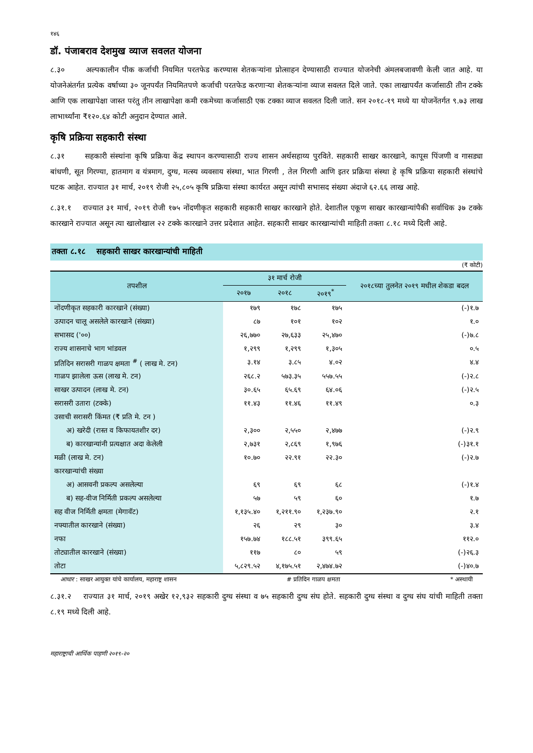१४६
डॉ. पंजाबराव देशमुख व्याज सवलत योजना
८.३० अल्पकालीन पीक कर्जाची नियमित परतफेड करण्यास शेतकऱ्यांना प्रोत्साहन देण्यासाठी राज्यात योजनेची अंमलबजावणी केली जात आहे. या योजनेअंतर्गत प्रत्येक वर्षाच्या ३० जूनपर्यंत नियमितपणे कर्जाची परतफेड करणाऱ्या शेतकऱ्यांना व्याज सवलत दिले जाते. एका लाखापर्यंत कर्जासाठी तीन टक्के आणि एक लाखापेक्षा जास्त परंतु तीन लाखापेक्षा कमी रकमेच्या कर्जासाठी एक टक्का व्याज सवलत दिली जाते. सन २०१८-१९ मध्ये या योजनेंतर्गत ९.७३ लाख लाभार्थ्यांना ₹१२०.६४ कोटी अनुदान देण्यात आले.
कृषि प्रक्रिया सहकारी संस्था
८.३१ सहकारी संस्थांना कृषि प्रक्रिया केंद्र स्थापन करण्यासाठी राज्य शासन अर्थसहाय्य पुरविते. सहकारी साखर कारखाने, कापूस पिंजणी व गासड्या बांधणी, सूत गिरण्या, हातमाग व यंत्रमाग, दुग्ध, मत्स्य व्यवसाय संस्था, भात गिरणी , तेल गिरणी आणि इतर प्रक्रिया संस्था हे कृषि प्रक्रिया सहकारी संस्थांचे घटक आहेत. राज्यात ३१ मार्च, २०१९ रोजी २५,८०५ कृषि प्रक्रिया संस्था कार्यरत असून त्यांची सभासद संख्या अंदाजे ६२.६६ लाख आहे.
८.३१.१ राज्यात ३१ मार्च, २०१९ रोजी १७५ नोंदणीकृत सहकारी सहकारी साखर कारखाने होते. देशातील एकूण साखर कारखान्यांपैकी सर्वाधिक ३७ टक्के कारखाने राज्यात असून त्या खालोखाल २२ टक्के कारखाने उत्तर प्रदेशात आहेत. सहकारी साखर कारखान्यांची माहिती तक्ता ८.१८ मध्ये दिली आहे.
तक्ता ८.१८ सहकारी साखर कारखान्यांची माहिती
(₹ कोटी)
| तपशील | ३१ मार्च रोजी | | | २०१८च्या तुलनेत २०१९ मधील शेकडा बदल |
| --- | --- | --- | --- | --- |
| | २०१७ | २०१८ | २०१९<sup>*</sup> | |
| नोंदणीकृत सहकारी कारखाने (संख्या) | १७९ | १७८ | १७५ | (-)१.७ |
| उत्पादन चालू असलेले कारखाने (संख्या) | ८७ | १०१ | १०२ | १.० |
| सभासद ('००) | २६,७७० | २७,६३३ | २५,४७० | (-)७.८ |
| राज्य शासनाचे भाग भांडवल | १,२९९ | १,२९९ | १,३०५ | ०.५ |
| प्रतिदिन सरासरी गाळप क्षमता <sup>#</sup> ( लाख मे. टन) | ३.१४ | ३.८५ | ४.०२ | ४.४ |
| गाळप झालेला ऊस (लाख मे. टन) | २६८.२ | ५७३.३५ | ५५७.५५ | (-)२.८ |
| साखर उत्पादन (लाख मे. टन) | ३०.६५ | ६५.६९ | ६४.०६ | (-)२.५ |
| सरासरी उतारा (टक्के) | ११.४३ | ११.४६ | ११.४९ | ०.३ |
| उसाची सरासरी किंमत (₹ प्रति मे. टन ) | | | | |
| अ) खरेदी (रास्त व किफायतशीर दर) | २,३०० | २,५५० | २,४७७ | (-)२.९ |
| ब) कारखान्यांनी प्रत्यक्षात अदा केलेली | २,७३१ | २,८६९ | १,९७६ | (-)३१.१ |
| मळी (लाख मे. टन) | १०.७० | २२.९१ | २२.३० | (-)२.७ |
| कारखान्यांची संख्या | | | | |
| अ) आसवनी प्रकल्प असलेल्या | ६९ | ६९ | ६८ | (-)१.४ |
| ब) सह-वीज निर्मिती प्रकल्प असलेल्या | ५७ | ५९ | ६० | १.७ |
| सह वीज निर्मिती क्षमता (मेगावॅट) | १,१३५.४० | १,२११.९० | १,२३७.९० | २.१ |
| नफ्यातील कारखाने (संख्या) | २६ | २९ | ३० | ३.४ |
| नफा | १५७.७४ | १८८.५१ | ३९९.६५ | ११२.० |
| तोट्यातील कारखाने (संख्या) | ११७ | ८० | ५९ | (-)२६.३ |
| तोटा | ५,८२९.५२ | ४,१७५.५१ | २,४७४.७२ | (-)४०.७ |
आधार : साखर आयुक्त यांचे कार्यालय, महाराष्ट्र शासन # प्रतिदिन गाळप क्षमता * अस्थायी
८.३१.२ राज्यात ३१ मार्च, २०१९ अखेर १२,९३२ सहकारी दुग्ध संस्था व ७५ सहकारी दुग्ध संघ होते. सहकारी दुग्ध संस्था व दुग्ध संघ यांची माहिती तक्ता ८.१९ मध्ये दिली आहे.
महाराष्ट्राची आर्थिक पाहणी २०१९-२०